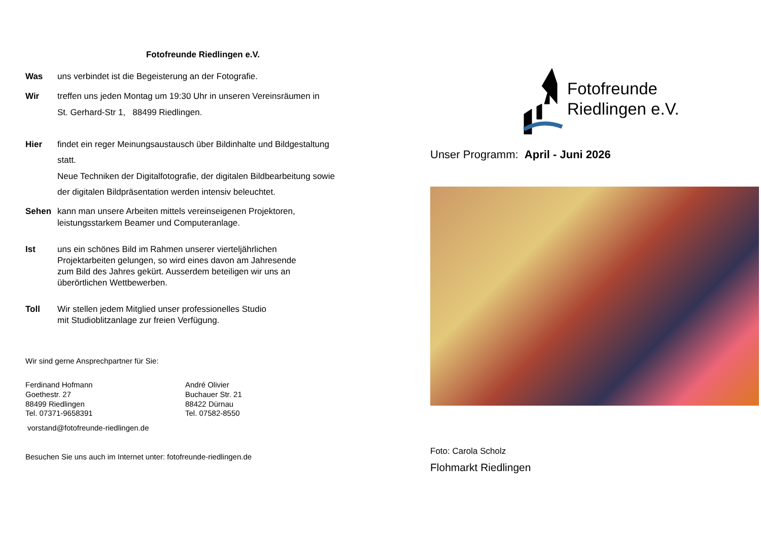Fotofreunde Riedlingen e.V.
Was uns verbindet ist die Begeisterung an der Fotografie.
Wir treffen uns jeden Montag um 19:30 Uhr in unseren Vereinsräumen in
St. Gerhard-Str 1, 88499 Riedlingen.
Hier findet ein reger Meinungsaustausch über Bildinhalte und Bildgestaltung
statt.
Neue Techniken der Digitalfotografie, der digitalen Bildbearbeitung sowie
der digitalen Bildpräsentation werden intensiv beleuchtet.
Sehen kann man unsere Arbeiten mittels vereinseigenen Projektoren,
leistungsstarkem Beamer und Computeranlage.
Ist uns ein schönes Bild im Rahmen unserer vierteljährlichen
Projektarbeiten gelungen, so wird eines davon am Jahresende
zum Bild des Jahres gekürt. Ausserdem beteiligen wir uns an
überörtlichen Wettbewerben.
Toll Wir stellen jedem Mitglied unser professionelles Studio
mit Studioblitzanlage zur freien Verfügung.
Wir sind gerne Ansprechpartner für Sie:
Ferdinand Hofmann
Goethestr. 27
88499 Riedlingen
Tel. 07371-9658391
André Olivier
Buchauer Str. 21
88422 Dürnau
Tel. 07582-8550
vorstand@fotofreunde-riedlingen.de
Besuchen Sie uns auch im Internet unter: fotofreunde-riedlingen.de
Fotofreunde
Riedlingen e.V.
Unser Programm: April - Juni 2026
Foto: Carola Scholz
Flohmarkt Riedlingen